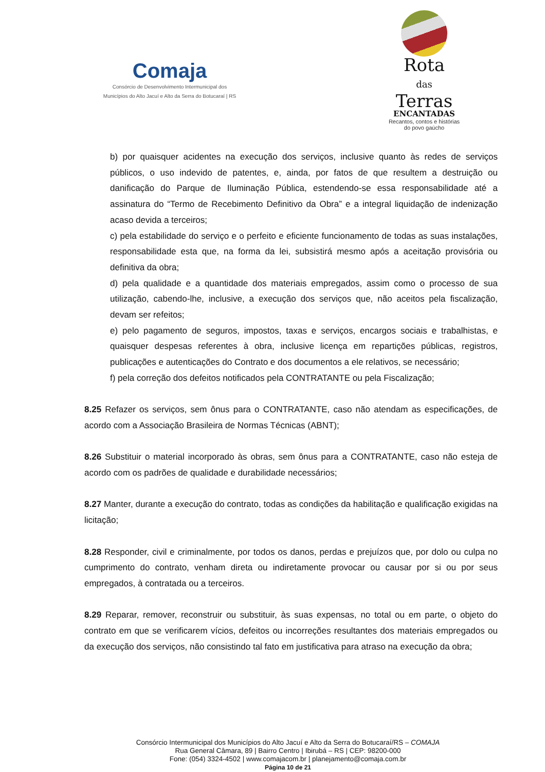Comaja
Consórcio de Desenvolvimento Intermunicipal dos
Municípios do Alto Jacuí e Alto da Serra do Botucaraí | RS
Rota
das
Terras
ENCANTADAS
Recantos, contos e histórias
do povo gaúcho
b) por quaisquer acidentes na execução dos serviços, inclusive quanto às redes de serviços públicos, o uso indevido de patentes, e, ainda, por fatos de que resultem a destruição ou danificação do Parque de Iluminação Pública, estendendo-se essa responsabilidade até a assinatura do “Termo de Recebimento Definitivo da Obra” e a integral liquidação de indenização acaso devida a terceiros;
c) pela estabilidade do serviço e o perfeito e eficiente funcionamento de todas as suas instalações, responsabilidade esta que, na forma da lei, subsistirá mesmo após a aceitação provisória ou definitiva da obra;
d) pela qualidade e a quantidade dos materiais empregados, assim como o processo de sua utilização, cabendo-lhe, inclusive, a execução dos serviços que, não aceitos pela fiscalização, devam ser refeitos;
e) pelo pagamento de seguros, impostos, taxas e serviços, encargos sociais e trabalhistas, e quaisquer despesas referentes à obra, inclusive licença em repartições públicas, registros, publicações e autenticações do Contrato e dos documentos a ele relativos, se necessário;
f) pela correção dos defeitos notificados pela CONTRATANTE ou pela Fiscalização;
8.25 Refazer os serviços, sem ônus para o CONTRATANTE, caso não atendam as especificações, de acordo com a Associação Brasileira de Normas Técnicas (ABNT);
8.26 Substituir o material incorporado às obras, sem ônus para a CONTRATANTE, caso não esteja de acordo com os padrões de qualidade e durabilidade necessários;
8.27 Manter, durante a execução do contrato, todas as condições da habilitação e qualificação exigidas na licitação;
8.28 Responder, civil e criminalmente, por todos os danos, perdas e prejuízos que, por dolo ou culpa no cumprimento do contrato, venham direta ou indiretamente provocar ou causar por si ou por seus empregados, à contratada ou a terceiros.
8.29 Reparar, remover, reconstruir ou substituir, às suas expensas, no total ou em parte, o objeto do contrato em que se verificarem vícios, defeitos ou incorreções resultantes dos materiais empregados ou da execução dos serviços, não consistindo tal fato em justificativa para atraso na execução da obra;
Consórcio Intermunicipal dos Municípios do Alto Jacuí e Alto da Serra do Botucaraí/RS – COMAJA
Rua General Câmara, 89 | Bairro Centro | Ibirubá – RS | CEP: 98200-000
Fone: (054) 3324-4502 | www.comajacom.br | planejamento@comaja.com.br
Página 10 de 21